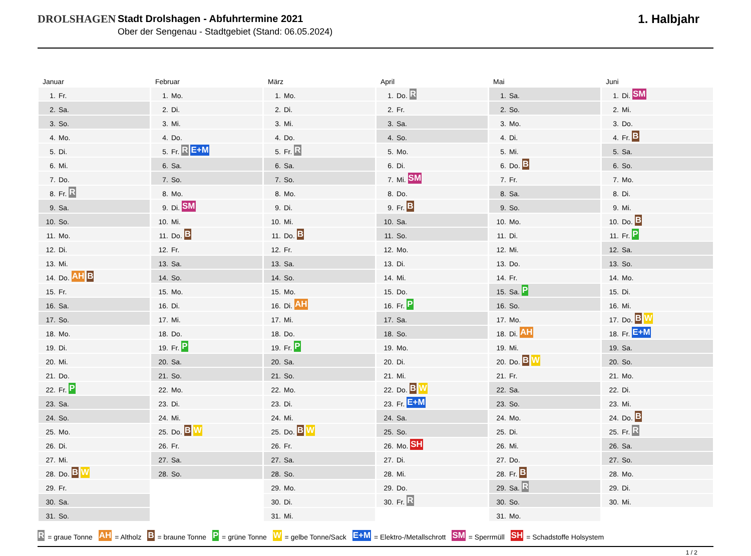DROLSHAGEN Stadt Drolshagen - Abfuhrtermine 2021
Ober der Sengenau - Stadtgebiet (Stand: 06.05.2024)
1. Halbjahr
Januar
| 1. | Fr. |
| 2. | Sa. |
| 3. | So. |
| 4. | Mo. |
| 5. | Di. |
| 6. | Mi. |
| 7. | Do. |
| 8. | Fr. R |
| 9. | Sa. |
| 10. | So. |
| 11. | Mo. |
| 12. | Di. |
| 13. | Mi. |
| 14. | Do. AH B |
| 15. | Fr. |
| 16. | Sa. |
| 17. | So. |
| 18. | Mo. |
| 19. | Di. |
| 20. | Mi. |
| 21. | Do. |
| 22. | Fr. P |
| 23. | Sa. |
| 24. | So. |
| 25. | Mo. |
| 26. | Di. |
| 27. | Mi. |
| 28. | Do. B W |
| 29. | Fr. |
| 30. | Sa. |
| 31. | So. |
Februar
| 1. | Mo. |
| 2. | Di. |
| 3. | Mi. |
| 4. | Do. |
| 5. | Fr. R E+M |
| 6. | Sa. |
| 7. | So. |
| 8. | Mo. |
| 9. | Di. SM |
| 10. | Mi. |
| 11. | Do. B |
| 12. | Fr. |
| 13. | Sa. |
| 14. | So. |
| 15. | Mo. |
| 16. | Di. |
| 17. | Mi. |
| 18. | Do. |
| 19. | Fr. P |
| 20. | Sa. |
| 21. | So. |
| 22. | Mo. |
| 23. | Di. |
| 24. | Mi. |
| 25. | Do. B W |
| 26. | Fr. |
| 27. | Sa. |
| 28. | So. |
März
| 1. | Mo. |
| 2. | Di. |
| 3. | Mi. |
| 4. | Do. |
| 5. | Fr. R |
| 6. | Sa. |
| 7. | So. |
| 8. | Mo. |
| 9. | Di. |
| 10. | Mi. |
| 11. | Do. B |
| 12. | Fr. |
| 13. | Sa. |
| 14. | So. |
| 15. | Mo. |
| 16. | Di. AH |
| 17. | Mi. |
| 18. | Do. |
| 19. | Fr. P |
| 20. | Sa. |
| 21. | So. |
| 22. | Mo. |
| 23. | Di. |
| 24. | Mi. |
| 25. | Do. B W |
| 26. | Fr. |
| 27. | Sa. |
| 28. | So. |
| 29. | Mo. |
| 30. | Di. |
| 31. | Mi. |
April
| 1. | Do. R |
| 2. | Fr. |
| 3. | Sa. |
| 4. | So. |
| 5. | Mo. |
| 6. | Di. |
| 7. | Mi. SM |
| 8. | Do. |
| 9. | Fr. B |
| 10. | Sa. |
| 11. | So. |
| 12. | Mo. |
| 13. | Di. |
| 14. | Mi. |
| 15. | Do. |
| 16. | Fr. P |
| 17. | Sa. |
| 18. | So. |
| 19. | Mo. |
| 20. | Di. |
| 21. | Mi. |
| 22. | Do. B W |
| 23. | Fr. E+M |
| 24. | Sa. |
| 25. | So. |
| 26. | Mo. SH |
| 27. | Di. |
| 28. | Mi. |
| 29. | Do. |
| 30. | Fr. R |
Mai
| 1. | Sa. |
| 2. | So. |
| 3. | Mo. |
| 4. | Di. |
| 5. | Mi. |
| 6. | Do. B |
| 7. | Fr. |
| 8. | Sa. |
| 9. | So. |
| 10. | Mo. |
| 11. | Di. |
| 12. | Mi. |
| 13. | Do. |
| 14. | Fr. |
| 15. | Sa. P |
| 16. | So. |
| 17. | Mo. |
| 18. | Di. AH |
| 19. | Mi. |
| 20. | Do. B W |
| 21. | Fr. |
| 22. | Sa. |
| 23. | So. |
| 24. | Mo. |
| 25. | Di. |
| 26. | Mi. |
| 27. | Do. |
| 28. | Fr. B |
| 29. | Sa. R |
| 30. | So. |
| 31. | Mo. |
Juni
| 1. | Di. SM |
| 2. | Mi. |
| 3. | Do. |
| 4. | Fr. B |
| 5. | Sa. |
| 6. | So. |
| 7. | Mo. |
| 8. | Di. |
| 9. | Mi. |
| 10. | Do. B |
| 11. | Fr. P |
| 12. | Sa. |
| 13. | So. |
| 14. | Mo. |
| 15. | Di. |
| 16. | Mi. |
| 17. | Do. B W |
| 18. | Fr. E+M |
| 19. | Sa. |
| 20. | So. |
| 21. | Mo. |
| 22. | Di. |
| 23. | Mi. |
| 24. | Do. B |
| 25. | Fr. R |
| 26. | Sa. |
| 27. | So. |
| 28. | Mo. |
| 29. | Di. |
| 30. | Mi. |
R = graue Tonne AH = Altholz B = braune Tonne P = grüne Tonne W = gelbe Tonne/Sack E+M = Elektro-/Metallschrott SM = Sperrmüll SH = Schadstoffe Holsystem
1 / 2